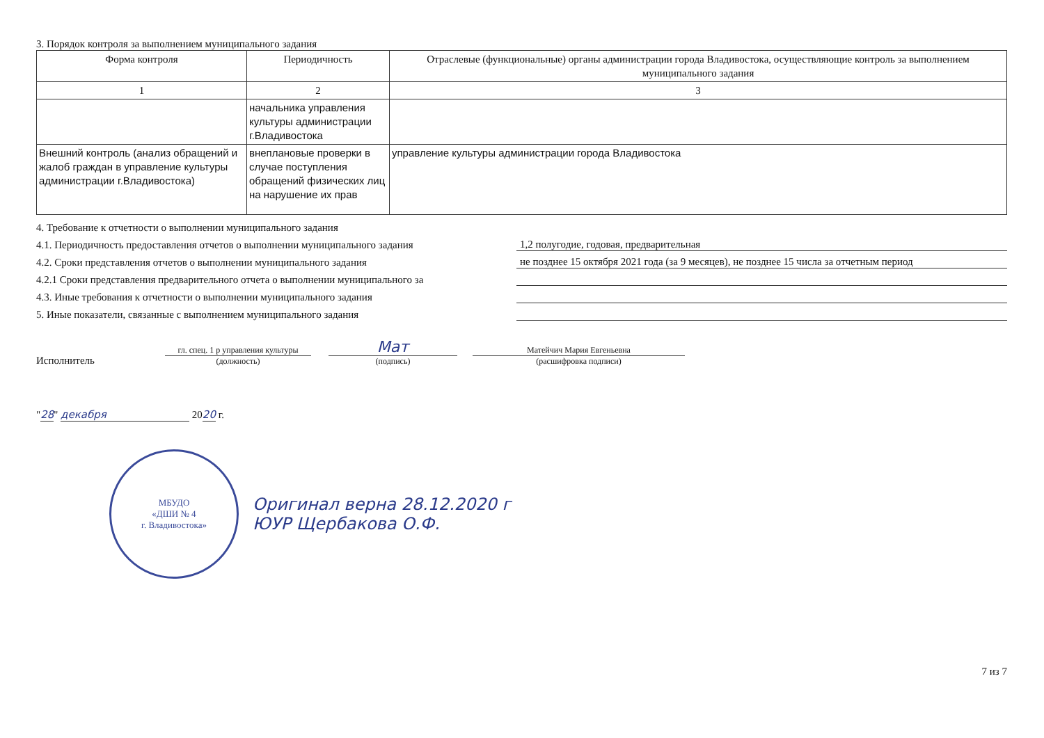3. Порядок контроля за выполнением муниципального задания
| Форма контроля | Периодичность | Отраслевые (функциональные) органы администрации города Владивостока, осуществляющие контроль за выполнением муниципального задания |
| --- | --- | --- |
| 1 | 2 | 3 |
| | начальника управления культуры администрации г.Владивостока | |
| Внешний контроль (анализ обращений и жалоб граждан в управление культуры администрации г.Владивостока) | внеплановые проверки в случае поступления обращений физических лиц на нарушение их прав | управление культуры администрации города Владивостока |
4. Требование к отчетности о выполнении муниципального задания
4.1. Периодичность предоставления отчетов о выполнении муниципального задания 1,2 полугодие, годовая, предварительная
4.2. Сроки представления отчетов о выполнении муниципального задания не позднее 15 октября 2021 года (за 9 месяцев), не позднее 15 числа за отчетным период
4.2.1 Сроки представления предварительного отчета о выполнении муниципального за
4.3. Иные требования к отчетности о выполнении муниципального задания
5. Иные показатели, связанные с выполнением муниципального задания
Исполнитель
гл. спец. 1 р управления культуры
(должность)
Мат
(подпись)
Матейчич Мария Евгеньевна
(расшифровка подписи)
"28" декабря 2020 г.
МБУДО
«ДШИ № 4
г. Владивостока»
Оригинал верна 28.12.2020 г
ЮУР Щербакова О.Ф.
7 из 7